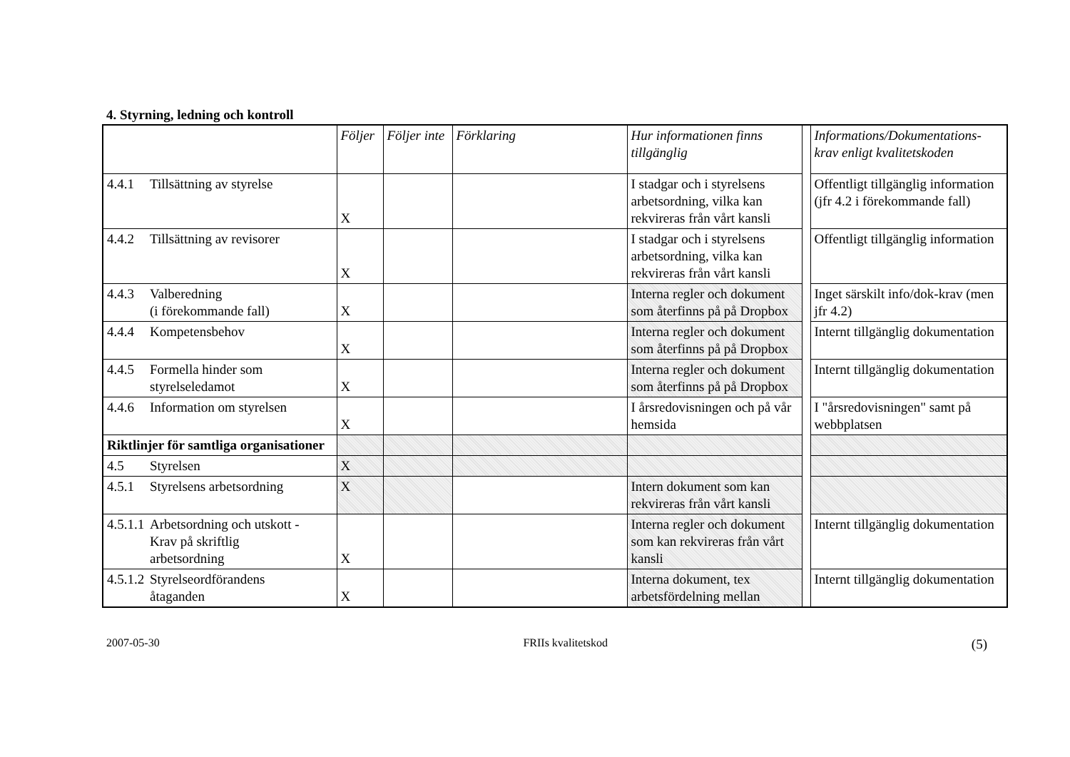4. Styrning, ledning och kontroll
| | Följer | Följer inte | Förklaring | Hur informationen finns tillgänglig | | Informations/Dokumentations-krav enligt kvalitetskoden |
| 4.4.1 Tillsättning av styrelse | X | | | I stadgar och i styrelsens arbetsordning, vilka kan rekvireras från vårt kansli | | Offentligt tillgänglig information (jfr 4.2 i förekommande fall) |
| 4.4.2 Tillsättning av revisorer | X | | | I stadgar och i styrelsens arbetsordning, vilka kan rekvireras från vårt kansli | | Offentligt tillgänglig information |
| 4.4.3 Valberedning (i förekommande fall) | X | | | Interna regler och dokument som återfinns på på Dropbox | | Inget särskilt info/dok-krav (men jfr 4.2) |
| 4.4.4 Kompetensbehov | X | | | Interna regler och dokument som återfinns på på Dropbox | | Internt tillgänglig dokumentation |
| 4.4.5 Formella hinder som styrelseledamot | X | | | Interna regler och dokument som återfinns på på Dropbox | | Internt tillgänglig dokumentation |
| 4.4.6 Information om styrelsen | X | | | I årsredovisningen och på vår hemsida | | I "årsredovisningen" samt på webbplatsen |
| Riktlinjer för samtliga organisationer | | | | | | |
| 4.5 Styrelsen | X | | | | | |
| 4.5.1 Styrelsens arbetsordning | X | | | Intern dokument som kan rekvireras från vårt kansli | | |
| 4.5.1.1 Arbetsordning och utskott - Krav på skriftlig arbetsordning | X | | | Interna regler och dokument som kan rekvireras från vårt kansli | | Internt tillgänglig dokumentation |
| 4.5.1.2 Styrelseordförandens åtaganden | X | | | Interna dokument, tex arbetsfördelning mellan | | Internt tillgänglig dokumentation |
2007-05-30 FRIIs kvalitetskod (5)